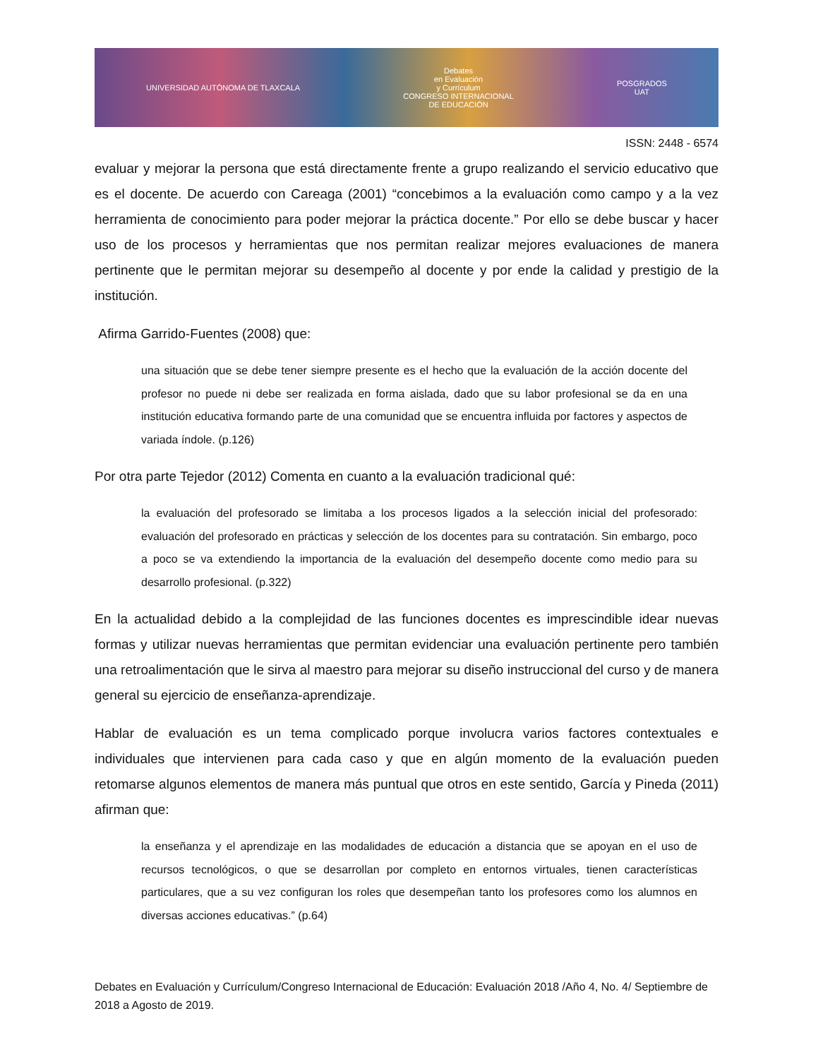UNIVERSIDAD AUTÓNOMA DE TLAXCALA
Debates
en Evaluación
y Currículum
CONGRESO INTERNACIONAL
DE EDUCACIÓN
POSGRADOS
UAT
ISSN: 2448 - 6574
evaluar y mejorar la persona que está directamente frente a grupo realizando el servicio educativo que es el docente. De acuerdo con Careaga (2001) “concebimos a la evaluación como campo y a la vez herramienta de conocimiento para poder mejorar la práctica docente.” Por ello se debe buscar y hacer uso de los procesos y herramientas que nos permitan realizar mejores evaluaciones de manera pertinente que le permitan mejorar su desempeño al docente y por ende la calidad y prestigio de la institución.
Afirma Garrido-Fuentes (2008) que:
una situación que se debe tener siempre presente es el hecho que la evaluación de la acción docente del profesor no puede ni debe ser realizada en forma aislada, dado que su labor profesional se da en una institución educativa formando parte de una comunidad que se encuentra influida por factores y aspectos de variada índole. (p.126)
Por otra parte Tejedor (2012) Comenta en cuanto a la evaluación tradicional qué:
la evaluación del profesorado se limitaba a los procesos ligados a la selección inicial del profesorado: evaluación del profesorado en prácticas y selección de los docentes para su contratación. Sin embargo, poco a poco se va extendiendo la importancia de la evaluación del desempeño docente como medio para su desarrollo profesional. (p.322)
En la actualidad debido a la complejidad de las funciones docentes es imprescindible idear nuevas formas y utilizar nuevas herramientas que permitan evidenciar una evaluación pertinente pero también una retroalimentación que le sirva al maestro para mejorar su diseño instruccional del curso y de manera general su ejercicio de enseñanza-aprendizaje.
Hablar de evaluación es un tema complicado porque involucra varios factores contextuales e individuales que intervienen para cada caso y que en algún momento de la evaluación pueden retomarse algunos elementos de manera más puntual que otros en este sentido, García y Pineda (2011) afirman que:
la enseñanza y el aprendizaje en las modalidades de educación a distancia que se apoyan en el uso de recursos tecnológicos, o que se desarrollan por completo en entornos virtuales, tienen características particulares, que a su vez configuran los roles que desempeñan tanto los profesores como los alumnos en diversas acciones educativas.” (p.64)
Debates en Evaluación y Currículum/Congreso Internacional de Educación: Evaluación 2018 /Año 4, No. 4/ Septiembre de 2018 a Agosto de 2019.